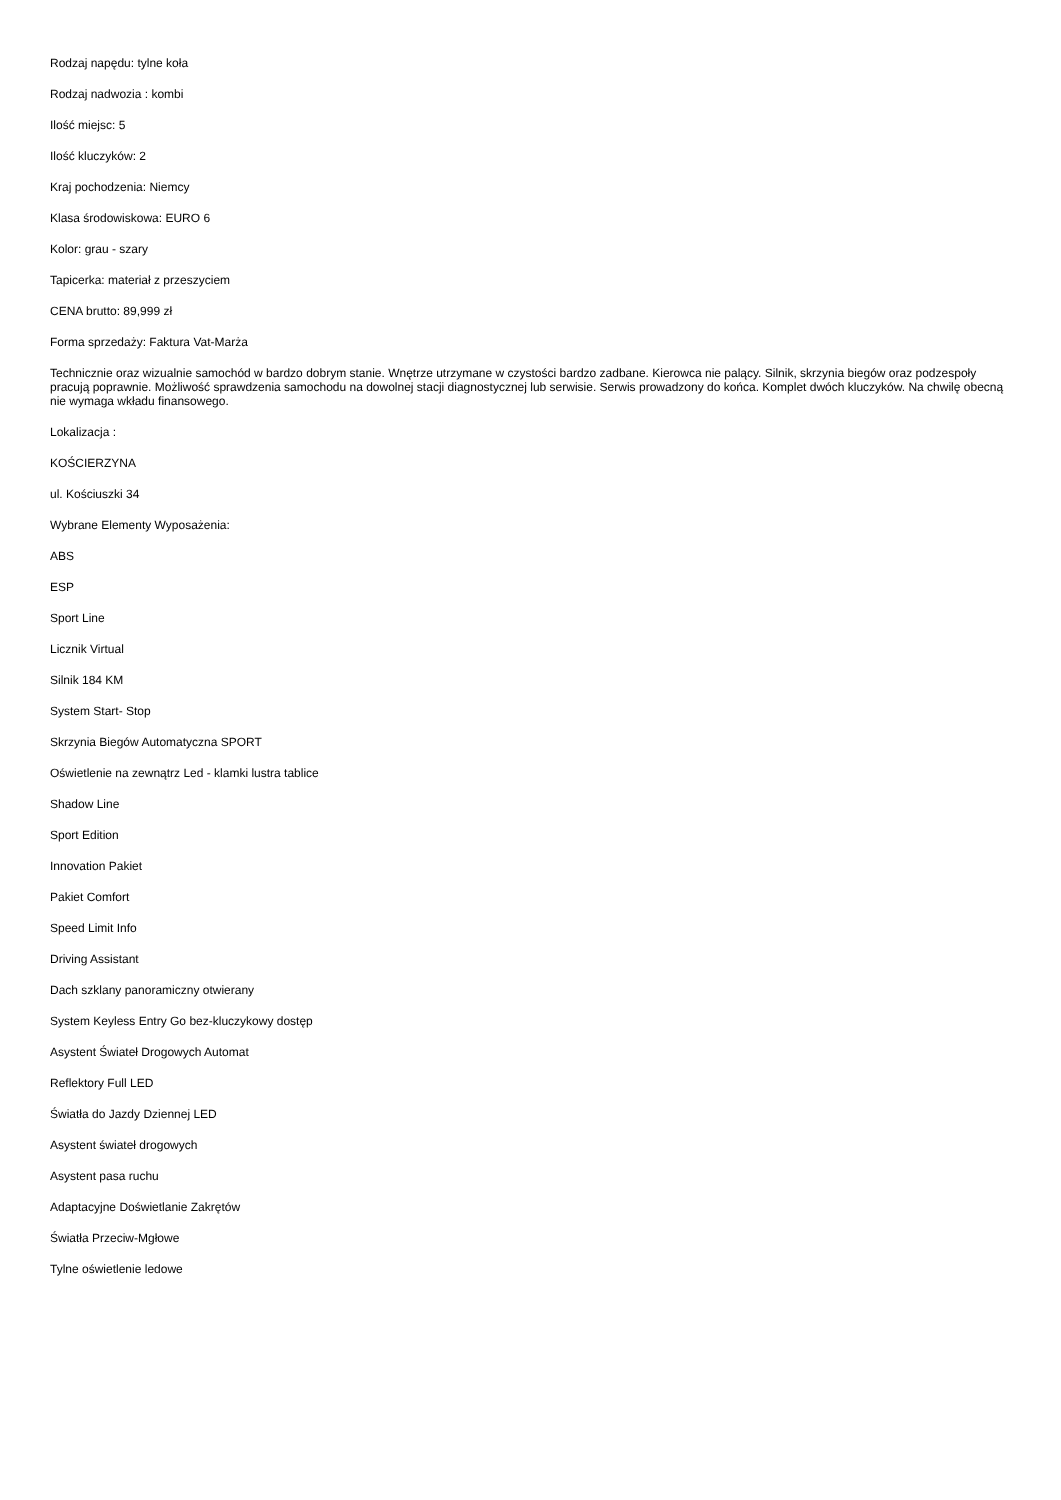Rodzaj napędu: tylne koła
Rodzaj nadwozia : kombi
Ilość miejsc: 5
Ilość kluczyków: 2
Kraj pochodzenia: Niemcy
Klasa środowiskowa: EURO 6
Kolor: grau - szary
Tapicerka: materiał z przeszyciem
CENA brutto: 89,999 zł
Forma sprzedaży: Faktura Vat-Marża
Technicznie oraz wizualnie samochód w bardzo dobrym stanie. Wnętrze utrzymane w czystości bardzo zadbane. Kierowca nie palący. Silnik, skrzynia biegów oraz podzespoły pracują poprawnie. Możliwość sprawdzenia samochodu na dowolnej stacji diagnostycznej lub serwisie. Serwis prowadzony do końca. Komplet dwóch kluczyków. Na chwilę obecną nie wymaga wkładu finansowego.
Lokalizacja :
KOŚCIERZYNA
ul. Kościuszki 34
Wybrane Elementy Wyposażenia:
ABS
ESP
Sport Line
Licznik Virtual
Silnik 184 KM
System Start- Stop
Skrzynia Biegów Automatyczna SPORT
Oświetlenie na zewnątrz Led - klamki lustra tablice
Shadow Line
Sport Edition
Innovation Pakiet
Pakiet Comfort
Speed Limit Info
Driving Assistant
Dach szklany panoramiczny otwierany
System Keyless Entry Go bez-kluczykowy dostęp
Asystent Świateł Drogowych Automat
Reflektory Full LED
Światła do Jazdy Dziennej LED
Asystent świateł drogowych
Asystent pasa ruchu
Adaptacyjne Doświetlanie Zakrętów
Światła Przeciw-Mgłowe
Tylne oświetlenie ledowe